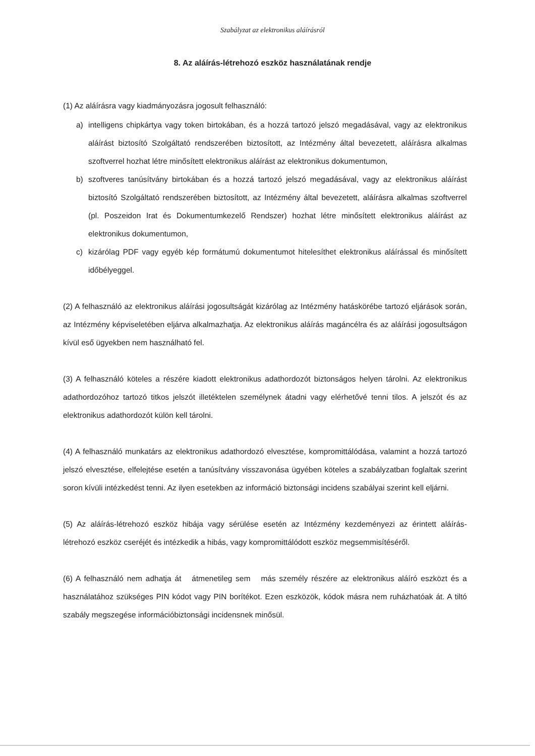Szabályzat az elektronikus aláírásról
8. Az aláírás-létrehozó eszköz használatának rendje
(1) Az aláírásra vagy kiadmányozásra jogosult felhasználó:
a) intelligens chipkártya vagy token birtokában, és a hozzá tartozó jelszó megadásával, vagy az elektronikus aláírást biztosító Szolgáltató rendszerében biztosított, az Intézmény által bevezetett, aláírásra alkalmas szoftverrel hozhat létre minősített elektronikus aláírást az elektronikus dokumentumon,
b) szoftveres tanúsítvány birtokában és a hozzá tartozó jelszó megadásával, vagy az elektronikus aláírást biztosító Szolgáltató rendszerében biztosított, az Intézmény által bevezetett, aláírásra alkalmas szoftverrel (pl. Poszeidon Irat és Dokumentumkezelő Rendszer) hozhat létre minősített elektronikus aláírást az elektronikus dokumentumon,
c) kizárólag PDF vagy egyéb kép formátumú dokumentumot hitelesíthet elektronikus aláírással és minősített időbélyeggel.
(2) A felhasználó az elektronikus aláírási jogosultságát kizárólag az Intézmény hatáskörébe tartozó eljárások során, az Intézmény képviseletében eljárva alkalmazhatja. Az elektronikus aláírás magáncélra és az aláírási jogosultságon kívül eső ügyekben nem használható fel.
(3) A felhasználó köteles a részére kiadott elektronikus adathordozót biztonságos helyen tárolni. Az elektronikus adathordozóhoz tartozó titkos jelszót illetéktelen személynek átadni vagy elérhetővé tenni tilos. A jelszót és az elektronikus adathordozót külön kell tárolni.
(4) A felhasználó munkatárs az elektronikus adathordozó elvesztése, kompromittálódása, valamint a hozzá tartozó jelszó elvesztése, elfelejtése esetén a tanúsítvány visszavonása ügyében köteles a szabályzatban foglaltak szerint soron kívüli intézkedést tenni. Az ilyen esetekben az információ biztonsági incidens szabályai szerint kell eljárni.
(5) Az aláírás-létrehozó eszköz hibája vagy sérülése esetén az Intézmény kezdeményezi az érintett aláírás-létrehozó eszköz cseréjét és intézkedik a hibás, vagy kompromittálódott eszköz megsemmisítéséről.
(6) A felhasználó nem adhatja át átmenetileg sem más személy részére az elektronikus aláíró eszközt és a használatához szükséges PIN kódot vagy PIN borítékot. Ezen eszközök, kódok másra nem ruházhatóak át. A tiltó szabály megszegése információbiztonsági incidensnek minősül.